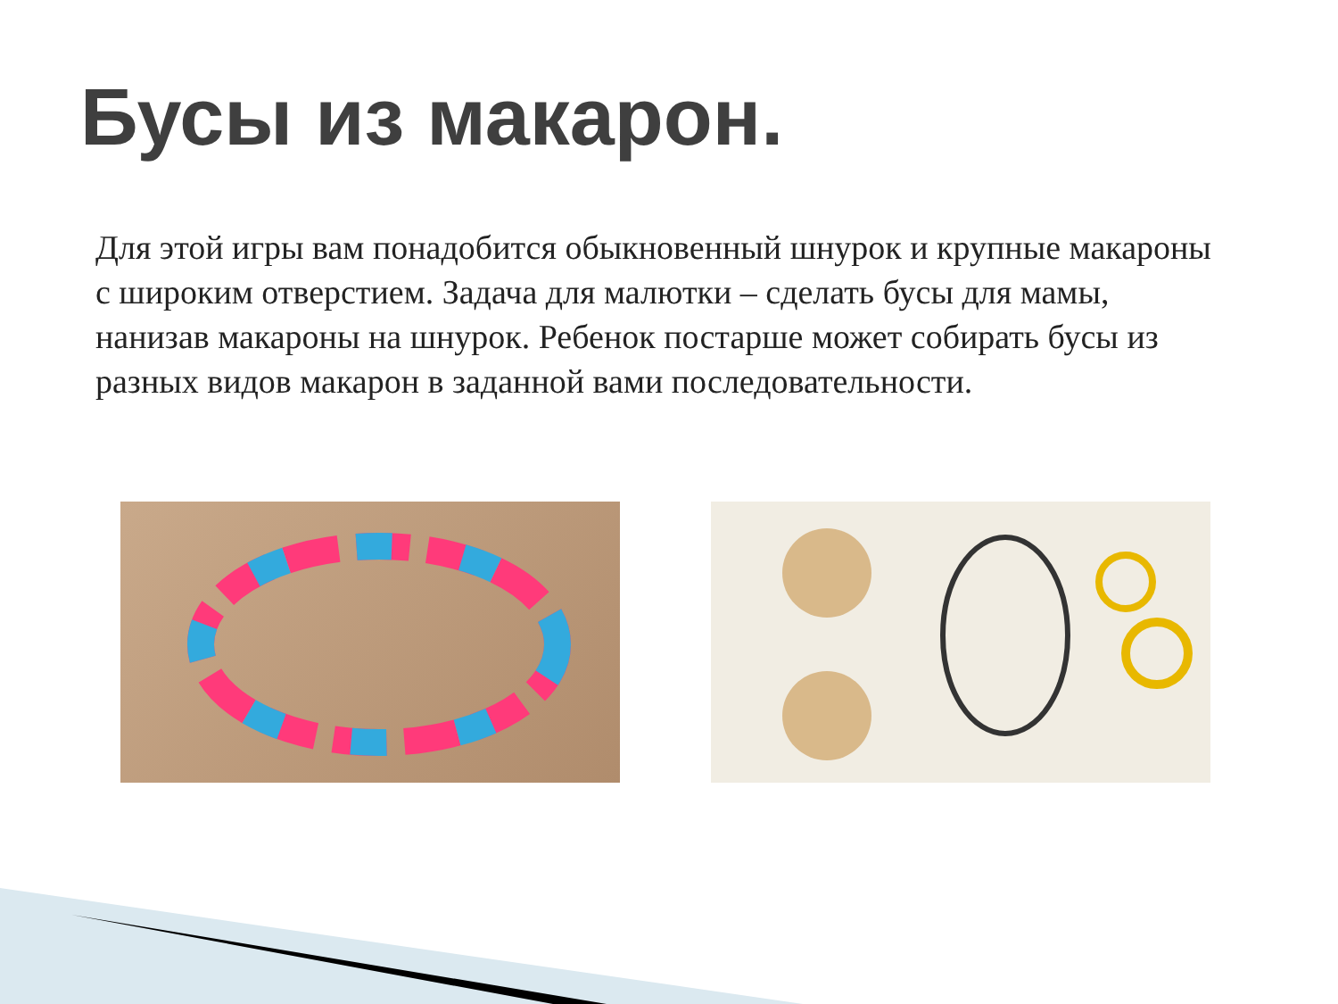Бусы из макарон.
Для этой игры вам понадобится обыкновенный шнурок и крупные макароны с широким отверстием. Задача для малютки – сделать бусы для мамы, нанизав макароны на шнурок. Ребенок постарше может собирать бусы из разных видов макарон в заданной вами последовательности.